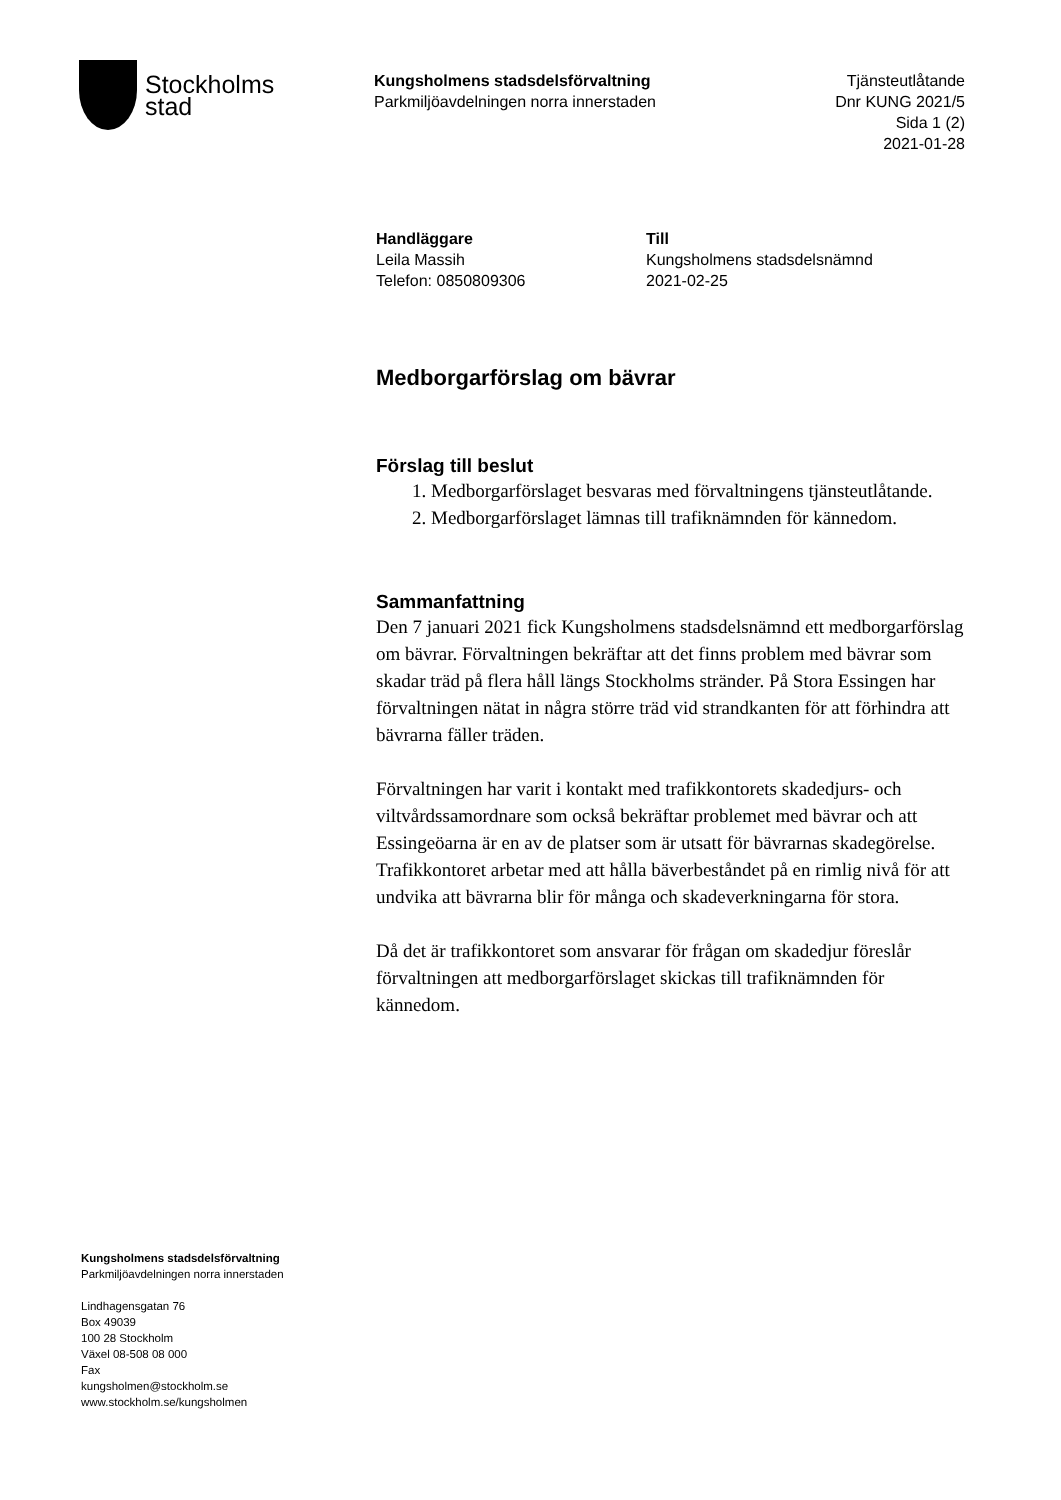Stockholms
stad
Kungsholmens stadsdelsförvaltning
Parkmiljöavdelningen norra innerstaden
Tjänsteutlåtande
Dnr KUNG 2021/5
Sida 1 (2)
2021-01-28
Handläggare
Leila Massih
Telefon: 0850809306
Till
Kungsholmens stadsdelsnämnd
2021-02-25
Medborgarförslag om bävrar
Förslag till beslut
1. Medborgarförslaget besvaras med förvaltningens tjänsteutlåtande.
2. Medborgarförslaget lämnas till trafiknämnden för kännedom.
Sammanfattning
Den 7 januari 2021 fick Kungsholmens stadsdelsnämnd ett medborgarförslag om bävrar. Förvaltningen bekräftar att det finns problem med bävrar som skadar träd på flera håll längs Stockholms stränder. På Stora Essingen har förvaltningen nätat in några större träd vid strandkanten för att förhindra att bävrarna fäller träden.
Förvaltningen har varit i kontakt med trafikkontorets skadedjurs- och viltvårdssamordnare som också bekräftar problemet med bävrar och att Essingeöarna är en av de platser som är utsatt för bävrarnas skadegörelse. Trafikkontoret arbetar med att hålla bäverbeståndet på en rimlig nivå för att undvika att bävrarna blir för många och skadeverkningarna för stora.
Då det är trafikkontoret som ansvarar för frågan om skadedjur föreslår förvaltningen att medborgarförslaget skickas till trafiknämnden för kännedom.
Kungsholmens stadsdelsförvaltning
Parkmiljöavdelningen norra innerstaden
Lindhagensgatan 76
Box 49039
100 28 Stockholm
Växel 08-508 08 000
Fax
kungsholmen@stockholm.se
www.stockholm.se/kungsholmen